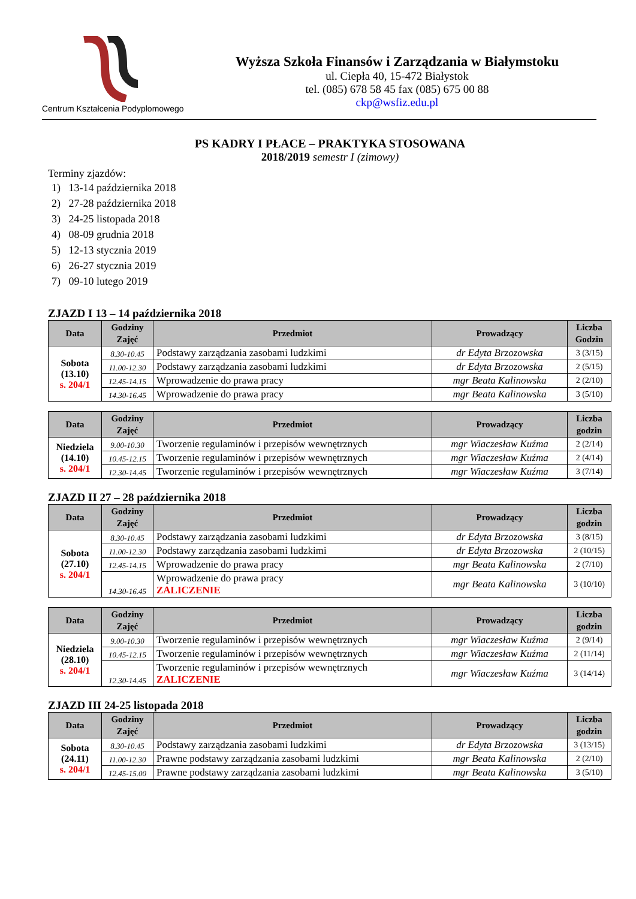Centrum Kształcenia Podyplomowego
Wyższa Szkoła Finansów i Zarządzania w Białymstoku
ul. Ciepła 40, 15-472 Białystok
tel. (085) 678 58 45 fax (085) 675 00 88
ckp@wsfiz.edu.pl
PS KADRY I PŁACE – PRAKTYKA STOSOWANA
2018/2019 semestr I (zimowy)
Terminy zjazdów:
1) 13-14 października 2018
2) 27-28 października 2018
3) 24-25 listopada 2018
4) 08-09 grudnia 2018
5) 12-13 stycznia 2019
6) 26-27 stycznia 2019
7) 09-10 lutego 2019
ZJAZD I 13 – 14 października 2018
| Data | Godziny Zajęć | Przedmiot | Prowadzący | Liczba Godzin |
| --- | --- | --- | --- | --- |
| Sobota (13.10) s. 204/1 | 8.30-10.45 | Podstawy zarządzania zasobami ludzkimi | dr Edyta Brzozowska | 3 (3/15) |
| | 11.00-12.30 | Podstawy zarządzania zasobami ludzkimi | dr Edyta Brzozowska | 2 (5/15) |
| | 12.45-14.15 | Wprowadzenie do prawa pracy | mgr Beata Kalinowska | 2 (2/10) |
| | 14.30-16.45 | Wprowadzenie do prawa pracy | mgr Beata Kalinowska | 3 (5/10) |
| Data | Godziny Zajęć | Przedmiot | Prowadzący | Liczba godzin |
| --- | --- | --- | --- | --- |
| Niedziela (14.10) s. 204/1 | 9.00-10.30 | Tworzenie regulaminów i przepisów wewnętrznych | mgr Wiaczesław Kuźma | 2 (2/14) |
| | 10.45-12.15 | Tworzenie regulaminów i przepisów wewnętrznych | mgr Wiaczesław Kuźma | 2 (4/14) |
| | 12.30-14.45 | Tworzenie regulaminów i przepisów wewnętrznych | mgr Wiaczesław Kuźma | 3 (7/14) |
ZJAZD II 27 – 28 października 2018
| Data | Godziny Zajęć | Przedmiot | Prowadzący | Liczba godzin |
| --- | --- | --- | --- | --- |
| Sobota (27.10) s. 204/1 | 8.30-10.45 | Podstawy zarządzania zasobami ludzkimi | dr Edyta Brzozowska | 3 (8/15) |
| | 11.00-12.30 | Podstawy zarządzania zasobami ludzkimi | dr Edyta Brzozowska | 2 (10/15) |
| | 12.45-14.15 | Wprowadzenie do prawa pracy | mgr Beata Kalinowska | 2 (7/10) |
| | 14.30-16.45 | Wprowadzenie do prawa pracy ZALICZENIE | mgr Beata Kalinowska | 3 (10/10) |
| Data | Godziny Zajęć | Przedmiot | Prowadzący | Liczba godzin |
| --- | --- | --- | --- | --- |
| Niedziela (28.10) s. 204/1 | 9.00-10.30 | Tworzenie regulaminów i przepisów wewnętrznych | mgr Wiaczesław Kuźma | 2 (9/14) |
| | 10.45-12.15 | Tworzenie regulaminów i przepisów wewnętrznych | mgr Wiaczesław Kuźma | 2 (11/14) |
| | 12.30-14.45 | Tworzenie regulaminów i przepisów wewnętrznych ZALICZENIE | mgr Wiaczesław Kuźma | 3 (14/14) |
ZJAZD III 24-25 listopada 2018
| Data | Godziny Zajęć | Przedmiot | Prowadzący | Liczba godzin |
| --- | --- | --- | --- | --- |
| Sobota (24.11) s. 204/1 | 8.30-10.45 | Podstawy zarządzania zasobami ludzkimi | dr Edyta Brzozowska | 3 (13/15) |
| | 11.00-12.30 | Prawne podstawy zarządzania zasobami ludzkimi | mgr Beata Kalinowska | 2 (2/10) |
| | 12.45-15.00 | Prawne podstawy zarządzania zasobami ludzkimi | mgr Beata Kalinowska | 3 (5/10) |